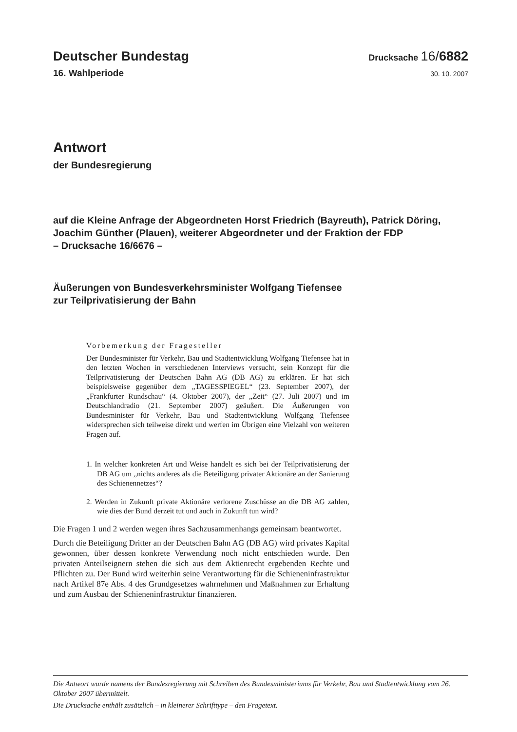Deutscher Bundestag Drucksache 16/6882
16. Wahlperiode 30. 10. 2007
Antwort
der Bundesregierung
auf die Kleine Anfrage der Abgeordneten Horst Friedrich (Bayreuth), Patrick Döring, Joachim Günther (Plauen), weiterer Abgeordneter und der Fraktion der FDP
– Drucksache 16/6676 –
Äußerungen von Bundesverkehrsminister Wolfgang Tiefensee
zur Teilprivatisierung der Bahn
Vorbemerkung der Fragesteller
Der Bundesminister für Verkehr, Bau und Stadtentwicklung Wolfgang Tiefensee hat in den letzten Wochen in verschiedenen Interviews versucht, sein Konzept für die Teilprivatisierung der Deutschen Bahn AG (DB AG) zu erklären. Er hat sich beispielsweise gegenüber dem „TAGESSPIEGEL“ (23. September 2007), der „Frankfurter Rundschau“ (4. Oktober 2007), der „Zeit“ (27. Juli 2007) und im Deutschlandradio (21. September 2007) geäußert. Die Äußerungen von Bundesminister für Verkehr, Bau und Stadtentwicklung Wolfgang Tiefensee widersprechen sich teilweise direkt und werfen im Übrigen eine Vielzahl von weiteren Fragen auf.
1. In welcher konkreten Art und Weise handelt es sich bei der Teilprivatisierung der DB AG um „nichts anderes als die Beteiligung privater Aktionäre an der Sanierung des Schienennetzes“?
2. Werden in Zukunft private Aktionäre verlorene Zuschüsse an die DB AG zahlen, wie dies der Bund derzeit tut und auch in Zukunft tun wird?
Die Fragen 1 und 2 werden wegen ihres Sachzusammenhangs gemeinsam beantwortet.
Durch die Beteiligung Dritter an der Deutschen Bahn AG (DB AG) wird privates Kapital gewonnen, über dessen konkrete Verwendung noch nicht entschieden wurde. Den privaten Anteilseignern stehen die sich aus dem Aktienrecht ergebenden Rechte und Pflichten zu. Der Bund wird weiterhin seine Verantwortung für die Schieneninfrastruktur nach Artikel 87e Abs. 4 des Grundgesetzes wahrnehmen und Maßnahmen zur Erhaltung und zum Ausbau der Schieneninfrastruktur finanzieren.
Die Antwort wurde namens der Bundesregierung mit Schreiben des Bundesministeriums für Verkehr, Bau und Stadtentwicklung vom 26. Oktober 2007 übermittelt.
Die Drucksache enthält zusätzlich – in kleinerer Schrifttype – den Fragetext.